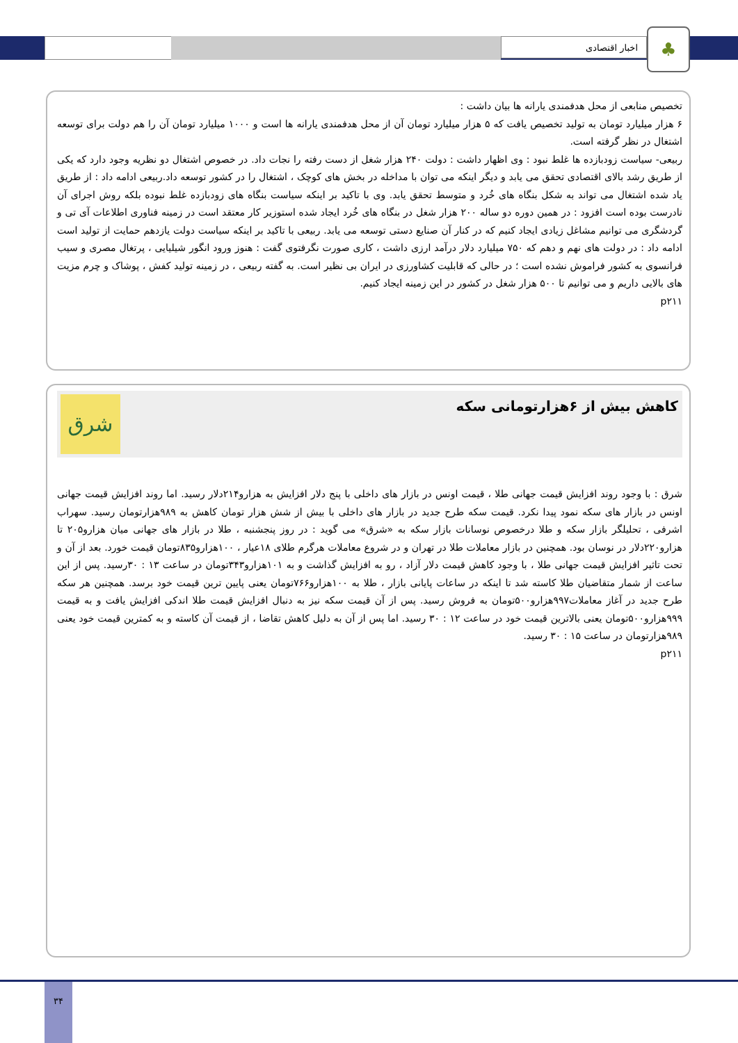اخبار اقتصادی ♣
تخصیص منابعی از محل هدفمندی یارانه ها بیان داشت :
۶ هزار میلیارد تومان به تولید تخصیص یافت که ۵ هزار میلیارد تومان آن از محل هدفمندی یارانه ها است و ۱۰۰۰ میلیارد تومان آن را هم دولت برای توسعه اشتغال در نظر گرفته است.
ربیعی- سیاست زودبازده ها غلط نبود : وی اظهار داشت : دولت ۲۴۰ هزار شغل از دست رفته را نجات داد. در خصوص اشتغال دو نظریه وجود دارد که یکی از طریق رشد بالای اقتصادی تحقق می یابد و دیگر اینکه می توان با مداخله در بخش های کوچک ، اشتغال را در کشور توسعه داد.ربیعی ادامه داد : از طریق یاد شده اشتغال می تواند به شکل بنگاه های خُرد و متوسط تحقق یابد. وی با تاکید بر اینکه سیاست بنگاه های زودبازده غلط نبوده بلکه روش اجرای آن نادرست بوده است افزود : در همین دوره دو ساله ۲۰۰ هزار شغل در بنگاه های خُرد ایجاد شده استوزیر کار معتقد است در زمینه فناوری اطلاعات آی تی و گردشگری می توانیم مشاغل زیادی ایجاد کنیم که در کنار آن صنایع دستی توسعه می یابد. ربیعی با تاکید بر اینکه سیاست دولت یازدهم حمایت از تولید است ادامه داد : در دولت های نهم و دهم که ۷۵۰ میلیارد دلار درآمد ارزی داشت ، کاری صورت نگرفتوی گفت : هنوز ورود انگور شیلیایی ، پرتغال مصری و سیب فرانسوی به کشور فراموش نشده است ؛ در حالی که قابلیت کشاورزی در ایران بی نظیر است. به گفته ربیعی ، در زمینه تولید کفش ، پوشاک و چرم مزیت های بالایی داریم و می توانیم تا ۵۰۰ هزار شغل در کشور در این زمینه ایجاد کنیم.
p۲۱۱
کاهش بیش از ۶هزارتومانی سکه
شرق
شرق : با وجود روند افزایش قیمت جهانی طلا ، قیمت اونس در بازار های داخلی با پنج دلار افزایش به هزارو۲۱۴دلار رسید. اما روند افزایش قیمت جهانی اونس در بازار های سکه نمود پیدا نکرد. قیمت سکه طرح جدید در بازار های داخلی با بیش از شش هزار تومان کاهش به ۹۸۹هزارتومان رسید. سهراب اشرفی ، تحلیلگر بازار سکه و طلا درخصوص نوسانات بازار سکه به «شرق» می گوید : در روز پنجشنبه ، طلا در بازار های جهانی میان هزارو۲۰۵ تا هزارو۲۲۰دلار در نوسان بود. همچنین در بازار معاملات طلا در تهران و در شروع معاملات هرگرم طلای ۱۸عیار ، ۱۰۰هزارو۸۳۵تومان قیمت خورد. بعد از آن و تحت تاثیر افزایش قیمت جهانی طلا ، با وجود کاهش قیمت دلار آزاد ، رو به افزایش گذاشت و به ۱۰۱هزارو۳۴۳تومان در ساعت ۱۳ : ۳۰رسید. پس از این ساعت از شمار متقاضیان طلا کاسته شد تا اینکه در ساعات پایانی بازار ، طلا به ۱۰۰هزارو۷۶۶تومان یعنی پایین ترین قیمت خود برسد. همچنین هر سکه طرح جدید در آغاز معاملات۹۹۷هزارو۵۰۰تومان به فروش رسید. پس از آن قیمت سکه نیز به دنبال افزایش قیمت طلا اندکی افزایش یافت و به قیمت ۹۹۹هزارو۵۰۰تومان یعنی بالاترین قیمت خود در ساعت ۱۲ : ۳۰ رسید. اما پس از آن به دلیل کاهش تقاضا ، از قیمت آن کاسته و به کمترین قیمت خود یعنی ۹۸۹هزارتومان در ساعت ۱۵ : ۳۰ رسید.
p۲۱۱
۳۴